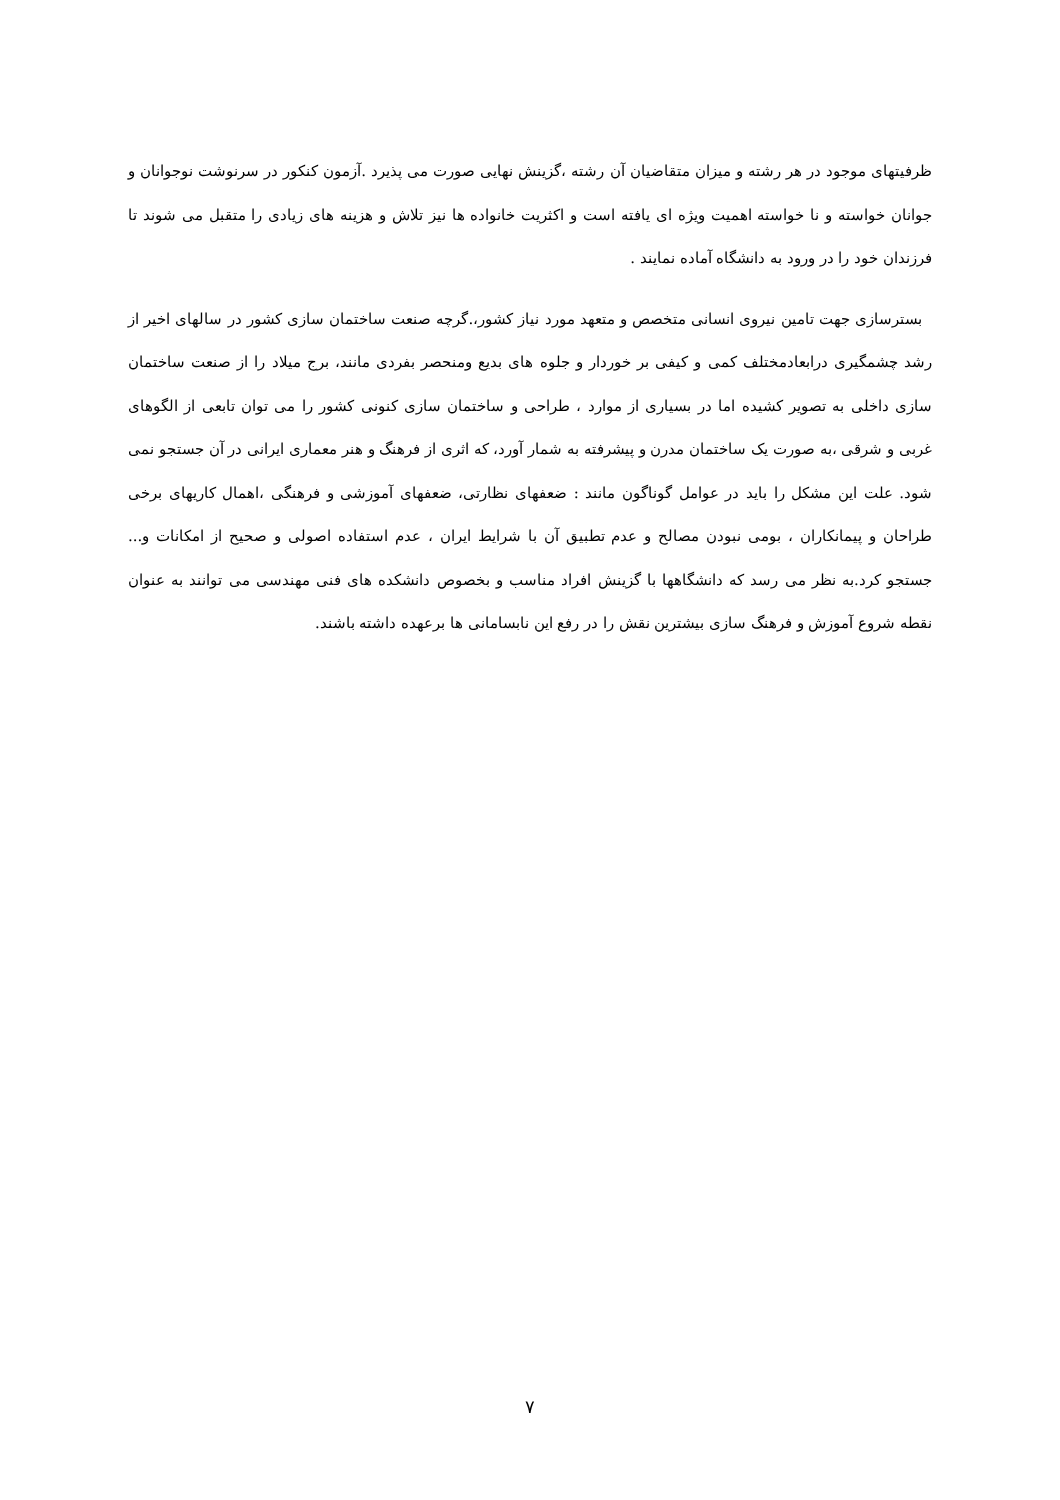ظرفیتهای موجود در هر رشته و میزان متقاضیان آن رشته ،گزینش نهایی صورت می پذیرد .آزمون کنکور در سرنوشت نوجوانان و جوانان خواسته و نا خواسته اهمیت ویژه ای یافته است و اکثریت خانواده ها نیز تلاش و هزینه های زیادی را متقبل می شوند تا فرزندان خود را در ورود به دانشگاه آماده نمایند .
بسترسازی جهت تامین نیروی انسانی متخصص و متعهد مورد نیاز کشور،.گرچه صنعت ساختمان سازی کشور در سالهای اخیر از رشد چشمگیری درابعادمختلف کمی و کیفی بر خوردار و جلوه های بدیع ومنحصر بفردی مانند، برج میلاد را از صنعت ساختمان سازی داخلی به تصویر کشیده اما در بسیاری از موارد ، طراحی و ساختمان سازی کنونی کشور را می توان تابعی از الگوهای غربی و شرقی ،به صورت یک ساختمان مدرن و پیشرفته به شمار آورد، که اثری از فرهنگ و هنر معماری ایرانی در آن جستجو نمی شود. علت این مشکل را باید در عوامل گوناگون مانند : ضعفهای نظارتی، ضعفهای آموزشی و فرهنگی ،اهمال کاریهای برخی طراحان و پیمانکاران ، بومی نبودن مصالح و عدم تطبیق آن با شرایط ایران ، عدم استفاده اصولی و صحیح از امکانات و... جستجو کرد.به نظر می رسد که دانشگاهها با گزینش افراد مناسب و بخصوص دانشکده های فنی مهندسی می توانند به عنوان نقطه شروع آموزش و فرهنگ سازی بیشترین نقش را در رفع این نابسامانی ها برعهده داشته باشند.
۷